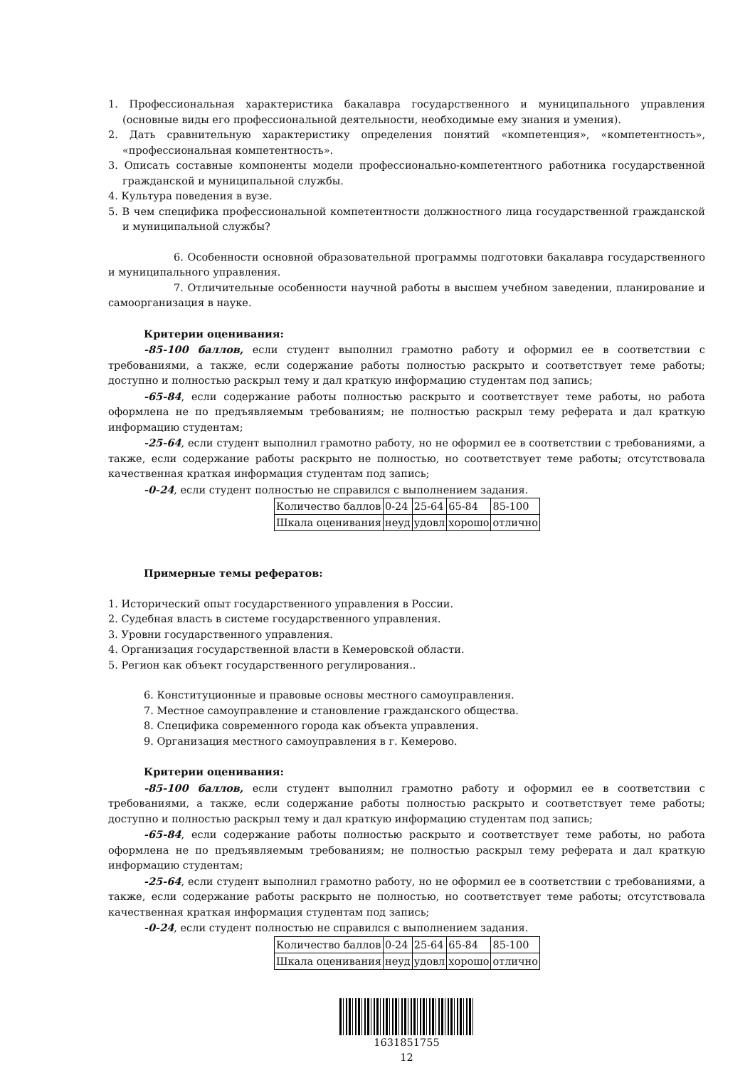1. Профессиональная характеристика бакалавра государственного и муниципального управления (основные виды его профессиональной деятельности, необходимые ему знания и умения).
2. Дать сравнительную характеристику определения понятий «компетенция», «компетентность», «профессиональная компетентность».
3. Описать составные компоненты модели профессионально-компетентного работника государственной гражданской и муниципальной службы.
4. Культура поведения в вузе.
5. В чем специфика профессиональной компетентности должностного лица государственной гражданской и муниципальной службы?
6. Особенности основной образовательной программы подготовки бакалавра государственного и муниципального управления.
7. Отличительные особенности научной работы в высшем учебном заведении, планирование и самоорганизация в науке.
Критерии оценивания:
-85-100 баллов, если студент выполнил грамотно работу и оформил ее в соответствии с требованиями, а также, если содержание работы полностью раскрыто и соответствует теме работы; доступно и полностью раскрыл тему и дал краткую информацию студентам под запись;
-65-84, если содержание работы полностью раскрыто и соответствует теме работы, но работа оформлена не по предъявляемым требованиям; не полностью раскрыл тему реферата и дал краткую информацию студентам;
-25-64, если студент выполнил грамотно работу, но не оформил ее в соответствии с требованиями, а также, если содержание работы раскрыто не полностью, но соответствует теме работы; отсутствовала качественная краткая информация студентам под запись;
-0-24, если студент полностью не справился с выполнением задания.
| Количество баллов | 0-24 | 25-64 | 65-84 | 85-100 |
| Шкала оценивания | неуд | удовл | хорошо | отлично |
Примерные темы рефератов:
1. Исторический опыт государственного управления в России.
2. Судебная власть в системе государственного управления.
3. Уровни государственного управления.
4. Организация государственной власти в Кемеровской области.
5. Регион как объект государственного регулирования..
6. Конституционные и правовые основы местного самоуправления.
7. Местное самоуправление и становление гражданского общества.
8. Специфика современного города как объекта управления.
9. Организация местного самоуправления в г. Кемерово.
Критерии оценивания:
-85-100 баллов, если студент выполнил грамотно работу и оформил ее в соответствии с требованиями, а также, если содержание работы полностью раскрыто и соответствует теме работы; доступно и полностью раскрыл тему и дал краткую информацию студентам под запись;
-65-84, если содержание работы полностью раскрыто и соответствует теме работы, но работа оформлена не по предъявляемым требованиям; не полностью раскрыл тему реферата и дал краткую информацию студентам;
-25-64, если студент выполнил грамотно работу, но не оформил ее в соответствии с требованиями, а также, если содержание работы раскрыто не полностью, но соответствует теме работы; отсутствовала качественная краткая информация студентам под запись;
-0-24, если студент полностью не справился с выполнением задания.
| Количество баллов | 0-24 | 25-64 | 65-84 | 85-100 |
| Шкала оценивания | неуд | удовл | хорошо | отлично |
1631851755
12